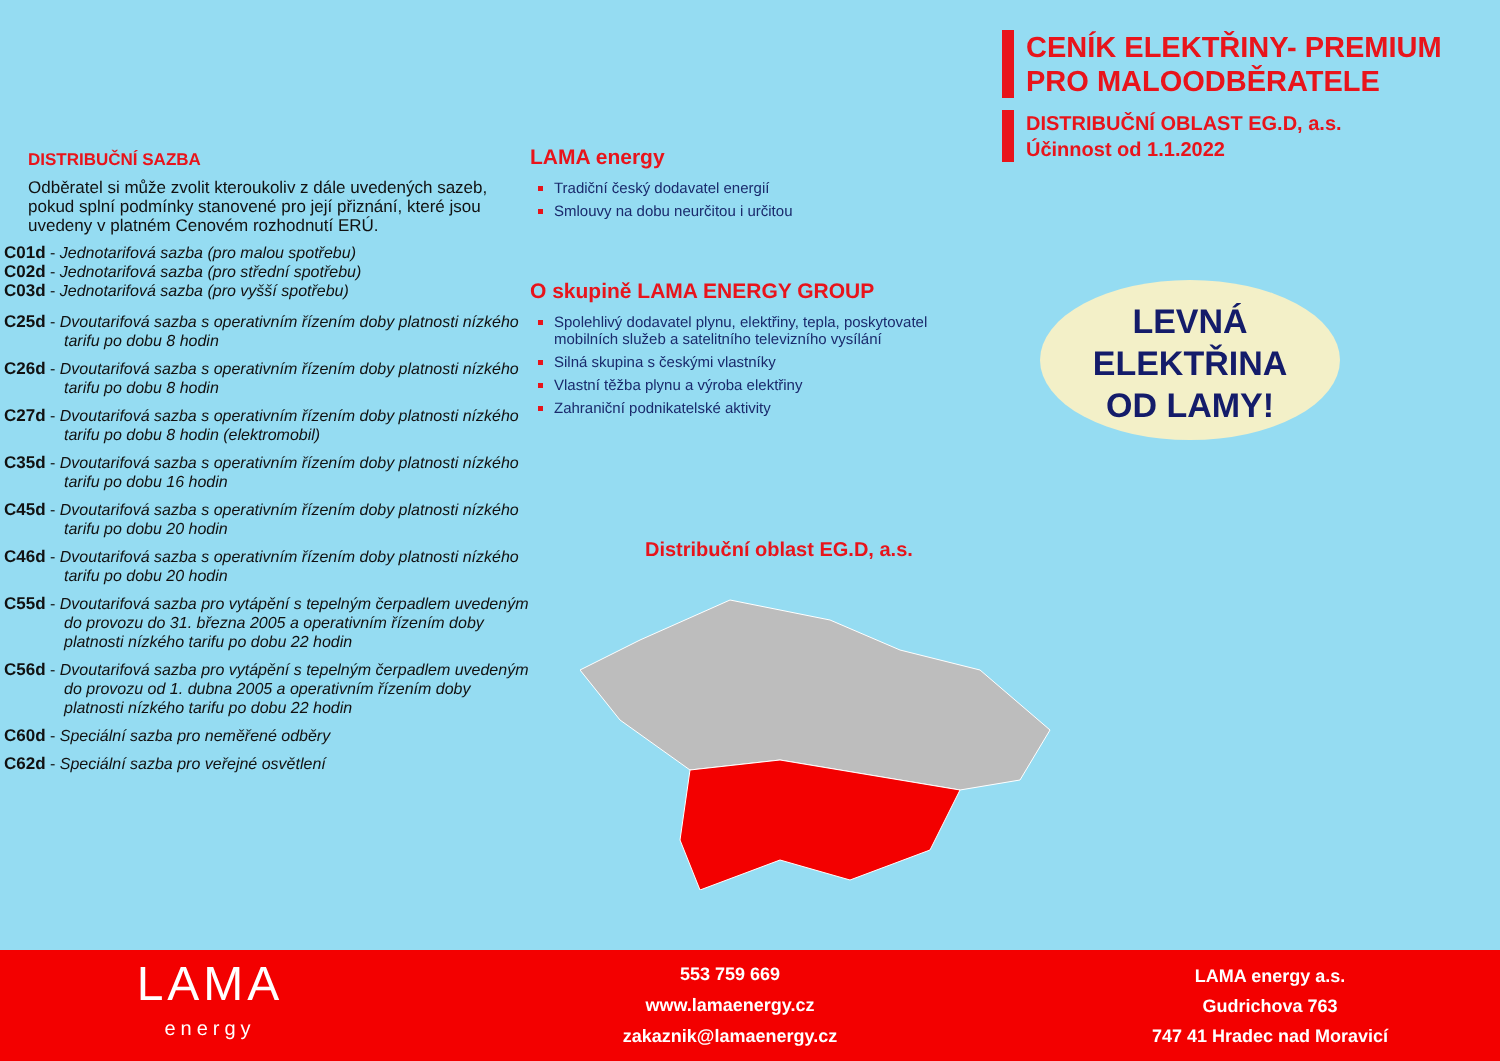CENÍK ELEKTŘINY- PREMIUM
PRO MALOODBĚRATELE
DISTRIBUČNÍ OBLAST EG.D, a.s.
Účinnost od 1.1.2022
DISTRIBUČNÍ SAZBA
Odběratel si může zvolit kteroukoliv z dále uvedených sazeb, pokud splní podmínky stanovené pro její přiznání, které jsou uvedeny v platném Cenovém rozhodnutí ERÚ.
C01d - Jednotarifová sazba (pro malou spotřebu)
C02d - Jednotarifová sazba (pro střední spotřebu)
C03d - Jednotarifová sazba (pro vyšší spotřebu)
C25d - Dvoutarifová sazba s operativním řízením doby platnosti nízkého tarifu po dobu 8 hodin
C26d - Dvoutarifová sazba s operativním řízením doby platnosti nízkého tarifu po dobu 8 hodin
C27d - Dvoutarifová sazba s operativním řízením doby platnosti nízkého tarifu po dobu 8 hodin (elektromobil)
C35d - Dvoutarifová sazba s operativním řízením doby platnosti nízkého tarifu po dobu 16 hodin
C45d - Dvoutarifová sazba s operativním řízením doby platnosti nízkého tarifu po dobu 20 hodin
C46d - Dvoutarifová sazba s operativním řízením doby platnosti nízkého tarifu po dobu 20 hodin
C55d - Dvoutarifová sazba pro vytápění s tepelným čerpadlem uvedeným do provozu do 31. března 2005 a operativním řízením doby platnosti nízkého tarifu po dobu 22 hodin
C56d - Dvoutarifová sazba pro vytápění s tepelným čerpadlem uvedeným do provozu od 1. dubna 2005 a operativním řízením doby platnosti nízkého tarifu po dobu 22 hodin
C60d - Speciální sazba pro neměřené odběry
C62d - Speciální sazba pro veřejné osvětlení
LAMA energy
Tradiční český dodavatel energií
Smlouvy na dobu neurčitou i určitou
O skupině LAMA ENERGY GROUP
Spolehlivý dodavatel plynu, elektřiny, tepla, poskytovatel mobilních služeb a satelitního televizního vysílání
Silná skupina s českými vlastníky
Vlastní těžba plynu a výroba elektřiny
Zahraniční podnikatelské aktivity
LEVNÁ
ELEKTŘINA
OD LAMY!
Distribuční oblast EG.D, a.s.
LAMA
energy
553 759 669
www.lamaenergy.cz
zakaznik@lamaenergy.cz
LAMA energy a.s.
Gudrichova 763
747 41 Hradec nad Moravicí